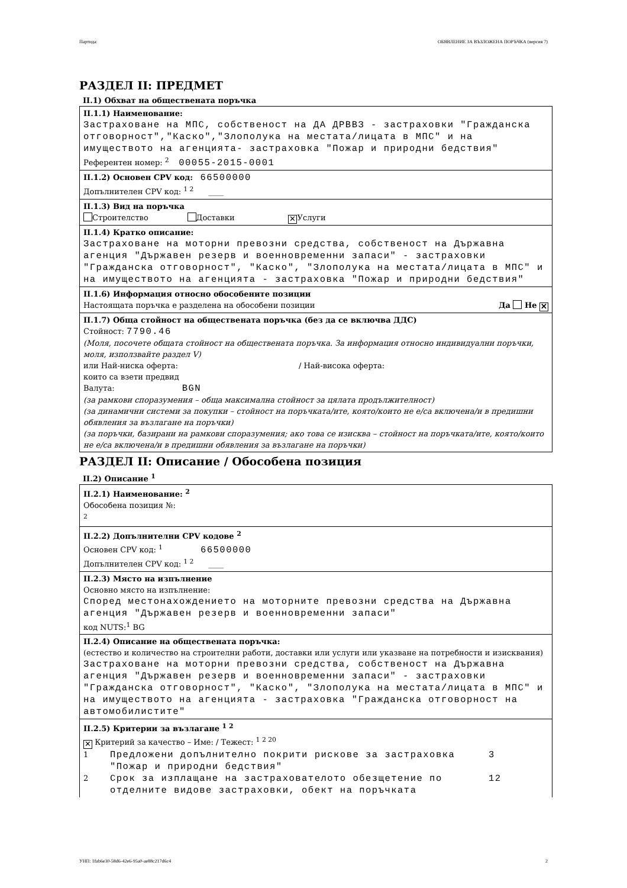Партида: ОБЯВЛЕНИЕ ЗА ВЪЗЛОЖЕНА ПОРЪЧКА (версия 7)
РАЗДЕЛ II: ПРЕДМЕТ
II.1) Обхват на обществената поръчка
II.1.1) Наименование:
Застраховане на МПС, собственост на ДА ДРВВЗ - застраховки "Гражданска отговорност","Каско","Злополука на местата/лицата в МПС" и на имуществото на агенцията- застраховка "Пожар и природни бедствия"
Референтен номер: <sup>2</sup> 00055-2015-0001
II.1.2) Основен CPV код: 66500000
Допълнителен CPV код: <sup>1 2</sup> ____
II.1.3) Вид на поръчка
Строителство Доставки ✕ Услуги
II.1.4) Кратко описание:
Застраховане на моторни превозни средства, собственост на Държавна агенция "Държавен резерв и военновременни запаси" - застраховки "Гражданска отговорност", "Каско", "Злополука на местата/лицата в МПС" и на имуществото на агенцията - застраховка "Пожар и природни бедствия"
II.1.6) Информация относно обособените позиции
Настоящата поръчка е разделена на обособени позиции Да Не ✕
II.1.7) Обща стойност на обществената поръчка (без да се включва ДДС)
Стойност: 7790.46
(Моля, посочете общата стойност на обществената поръчка. За информация относно индивидуални поръчки, моля, използвайте раздел V)
или Най-ниска оферта: / Най-висока оферта:
които са взети предвид
Валута: BGN
(за рамкови споразумения – обща максимална стойност за цялата продължителност)
(за динамични системи за покупки – стойност на поръчката/ите, която/които не е/са включена/и в предишни обявления за възлагане на поръчки)
(за поръчки, базирани на рамкови споразумения; ако това се изисква – стойност на поръчката/ите, която/които не е/са включена/и в предишни обявления за възлагане на поръчки)
РАЗДЕЛ II: Описание / Обособена позиция
II.2) Описание <sup>1</sup>
II.2.1) Наименование: <sup>2</sup>
Обособена позиция №:
<sup>2</sup>
II.2.2) Допълнителни CPV кодове <sup>2</sup>
Основен CPV код: <sup>1</sup> 66500000
Допълнителен CPV код: <sup>1 2</sup> ____
II.2.3) Място на изпълнение
Основно място на изпълнение:
Според местонахождението на моторните превозни средства на Държавна агенция "Държавен резерв и военновременни запаси"
код NUTS:<sup>1</sup> BG
II.2.4) Описание на обществената поръчка:
(естество и количество на строителни работи, доставки или услуги или указване на потребности и изисквания)
Застраховане на моторни превозни средства, собственост на Държавна агенция "Държавен резерв и военновременни запаси" - застраховки "Гражданска отговорност", "Каско", "Злополука на местата/лицата в МПС" и на имуществото на агенцията - застраховка "Гражданска отговорност на автомобилистите"
II.2.5) Критерии за възлагане <sup>1 2</sup>
✕ Критерий за качество – Име: / Тежест: <sup>1 2 20</sup>
1 Предложени допълнително покрити рискове за застраховка "Пожар и природни бедствия" 3
2 Срок за изплащане на застрахователото обезщетение по отделните видове застраховки, обект на поръчката 12
УНП: 1fab6e30-58d6-42e6-95a0-ae88c217d6c4 2